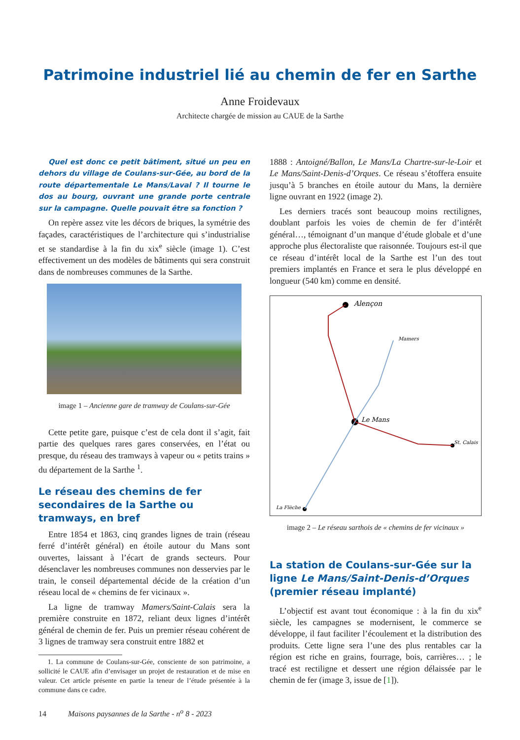Patrimoine industriel lié au chemin de fer en Sarthe
Anne Froidevaux
Architecte chargée de mission au CAUE de la Sarthe
Quel est donc ce petit bâtiment, situé un peu en dehors du village de Coulans-sur-Gée, au bord de la route départementale Le Mans/Laval ? Il tourne le dos au bourg, ouvrant une grande porte centrale sur la campagne. Quelle pouvait être sa fonction ?
On repère assez vite les décors de briques, la symétrie des façades, caractéristiques de l’architecture qui s’industrialise et se standardise à la fin du xix<sup>e</sup> siècle (image 1). C’est effectivement un des modèles de bâtiments qui sera construit dans de nombreuses communes de la Sarthe.
image 1 – Ancienne gare de tramway de Coulans-sur-Gée
Cette petite gare, puisque c’est de cela dont il s’agit, fait partie des quelques rares gares conservées, en l’état ou presque, du réseau des tramways à vapeur ou « petits trains » du département de la Sarthe <sup>1</sup>.
Le réseau des chemins de fer secondaires de la Sarthe ou tramways, en bref
Entre 1854 et 1863, cinq grandes lignes de train (réseau ferré d’intérêt général) en étoile autour du Mans sont ouvertes, laissant à l’écart de grands secteurs. Pour désenclaver les nombreuses communes non desservies par le train, le conseil départemental décide de la création d’un réseau local de « chemins de fer vicinaux ».
La ligne de tramway Mamers/Saint-Calais sera la première construite en 1872, reliant deux lignes d’intérêt général de chemin de fer. Puis un premier réseau cohérent de 3 lignes de tramway sera construit entre 1882 et
1. La commune de Coulans-sur-Gée, consciente de son patrimoine, a sollicité le CAUE afin d’envisager un projet de restauration et de mise en valeur. Cet article présente en partie la teneur de l’étude présentée à la commune dans ce cadre.
1888 : Antoigné/Ballon, Le Mans/La Chartre-sur-le-Loir et Le Mans/Saint-Denis-d’Orques. Ce réseau s’étoffera ensuite jusqu’à 5 branches en étoile autour du Mans, la dernière ligne ouvrant en 1922 (image 2).
Les derniers tracés sont beaucoup moins rectilignes, doublant parfois les voies de chemin de fer d’intérêt général…, témoignant d’un manque d’étude globale et d’une approche plus électoraliste que raisonnée. Toujours est-il que ce réseau d’intérêt local de la Sarthe est l’un des tout premiers implantés en France et sera le plus développé en longueur (540 km) comme en densité.
Alençon
Le Mans
St. Calais
Mamers
La Flèche
image 2 – Le réseau sarthois de « chemins de fer vicinaux »
La station de Coulans-sur-Gée sur la ligne Le Mans/Saint-Denis-d’Orques (premier réseau implanté)
L’objectif est avant tout économique : à la fin du xix<sup>e</sup> siècle, les campagnes se modernisent, le commerce se développe, il faut faciliter l’écoulement et la distribution des produits. Cette ligne sera l’une des plus rentables car la région est riche en grains, fourrage, bois, carrières… ; le tracé est rectiligne et dessert une région délaissée par le chemin de fer (image 3, issue de [1]).
14 Maisons paysannes de la Sarthe - n<sup>o</sup> 8 - 2023